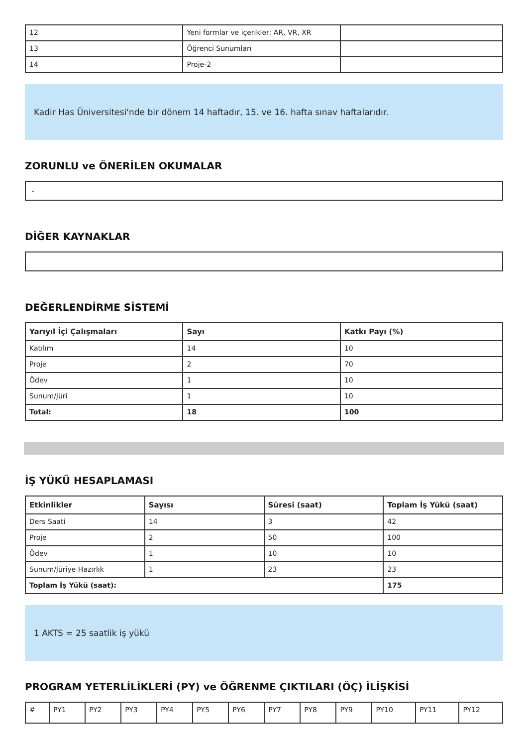| 12 | Yeni formlar ve içerikler: AR, VR, XR | |
| 13 | Öğrenci Sunumları | |
| 14 | Proje-2 | |
Kadir Has Üniversitesi'nde bir dönem 14 haftadır, 15. ve 16. hafta sınav haftalarıdır.
ZORUNLU ve ÖNERİLEN OKUMALAR
-
DİĞER KAYNAKLAR
DEĞERLENDİRME SİSTEMİ
| Yarıyıl İçi Çalışmaları | Sayı | Katkı Payı (%) |
| --- | --- | --- |
| Katılım | 14 | 10 |
| Proje | 2 | 70 |
| Ödev | 1 | 10 |
| Sunum/Jüri | 1 | 10 |
| Total: | 18 | 100 |
İŞ YÜKÜ HESAPLAMASI
| Etkinlikler | Sayısı | Süresi (saat) | Toplam İş Yükü (saat) |
| --- | --- | --- | --- |
| Ders Saati | 14 | 3 | 42 |
| Proje | 2 | 50 | 100 |
| Ödev | 1 | 10 | 10 |
| Sunum/Jüriye Hazırlık | 1 | 23 | 23 |
| Toplam İş Yükü (saat): | | | 175 |
1 AKTS = 25 saatlik iş yükü
PROGRAM YETERLİLİKLERİ (PY) ve ÖĞRENME ÇIKTILARI (ÖÇ) İLİŞKİSİ
| # | PY1 | PY2 | PY3 | PY4 | PY5 | PY6 | PY7 | PY8 | PY9 | PY10 | PY11 | PY12 |